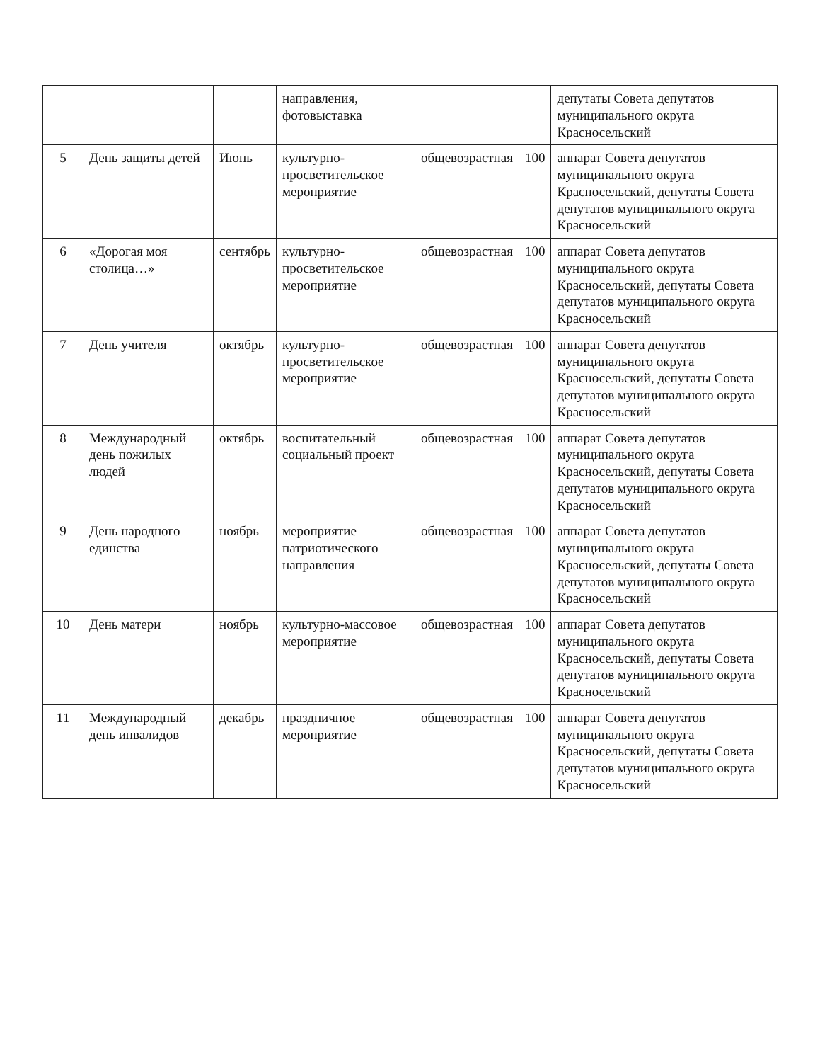| | | | направления, фотовыставка | | | депутаты Совета депутатов муниципального округа Красносельский |
| 5 | День защиты детей | Июнь | культурно-просветительское мероприятие | общевозрастная | 100 | аппарат Совета депутатов муниципального округа Красносельский, депутаты Совета депутатов муниципального округа Красносельский |
| 6 | «Дорогая моя столица…» | сентябрь | культурно-просветительское мероприятие | общевозрастная | 100 | аппарат Совета депутатов муниципального округа Красносельский, депутаты Совета депутатов муниципального округа Красносельский |
| 7 | День учителя | октябрь | культурно-просветительское мероприятие | общевозрастная | 100 | аппарат Совета депутатов муниципального округа Красносельский, депутаты Совета депутатов муниципального округа Красносельский |
| 8 | Международный день пожилых людей | октябрь | воспитательный социальный проект | общевозрастная | 100 | аппарат Совета депутатов муниципального округа Красносельский, депутаты Совета депутатов муниципального округа Красносельский |
| 9 | День народного единства | ноябрь | мероприятие патриотического направления | общевозрастная | 100 | аппарат Совета депутатов муниципального округа Красносельский, депутаты Совета депутатов муниципального округа Красносельский |
| 10 | День матери | ноябрь | культурно-массовое мероприятие | общевозрастная | 100 | аппарат Совета депутатов муниципального округа Красносельский, депутаты Совета депутатов муниципального округа Красносельский |
| 11 | Международный день инвалидов | декабрь | праздничное мероприятие | общевозрастная | 100 | аппарат Совета депутатов муниципального округа Красносельский, депутаты Совета депутатов муниципального округа Красносельский |